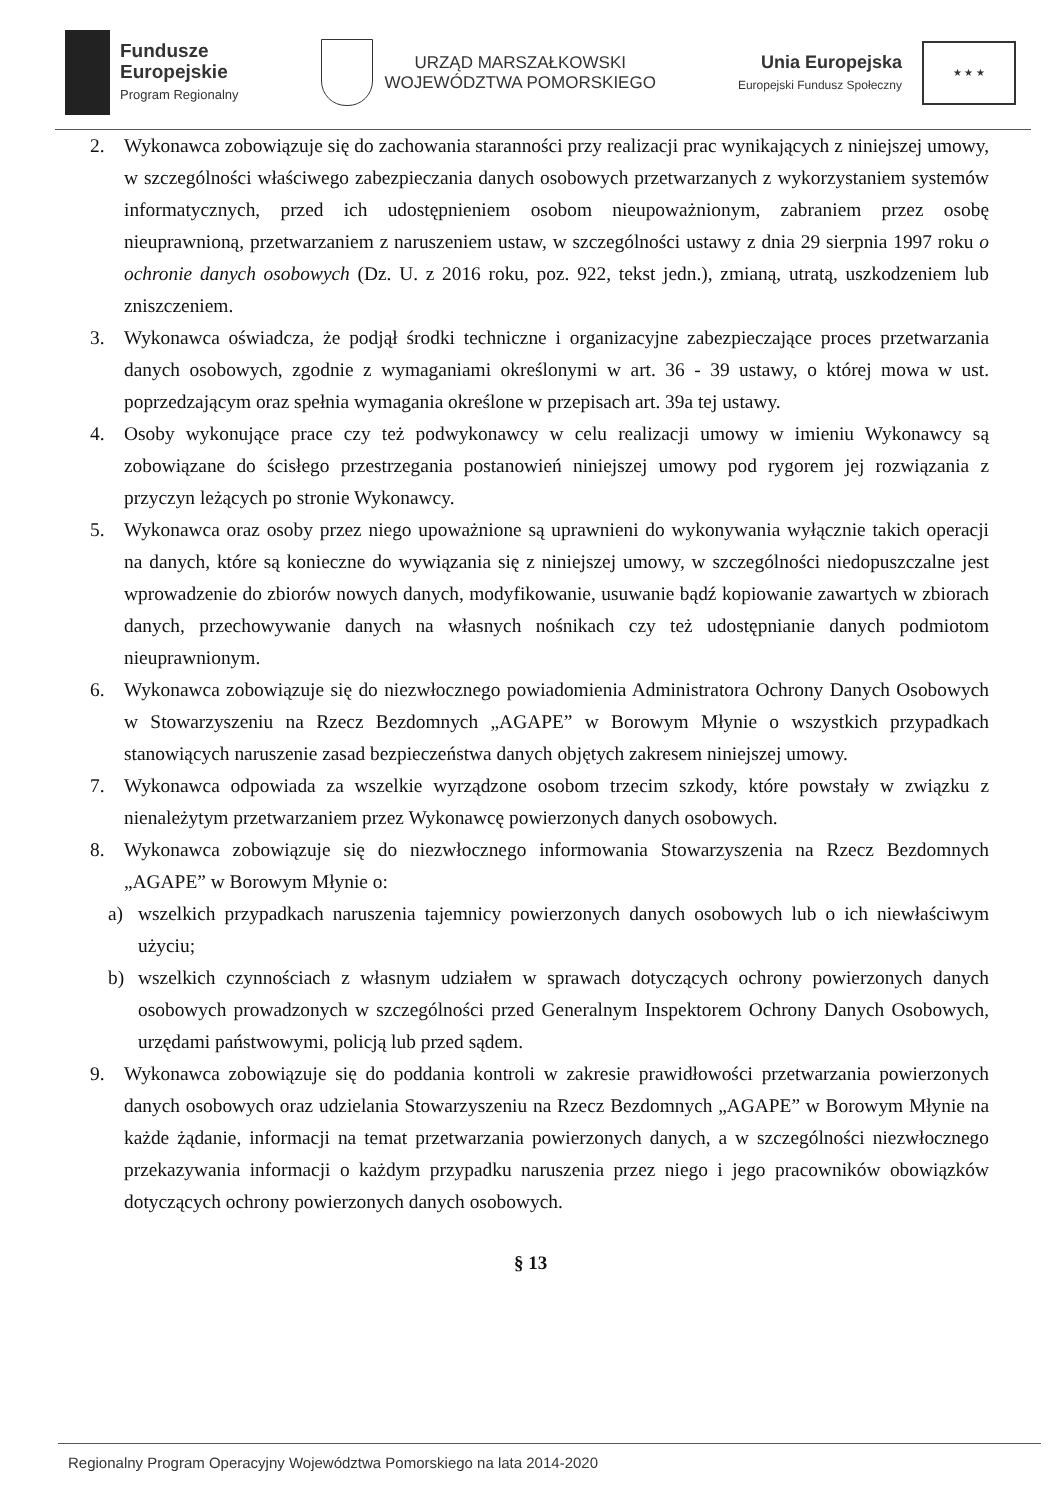Fundusze
Europejskie
Program Regionalny
URZĄD MARSZAŁKOWSKI
WOJEWÓDZTWA POMORSKIEGO
Unia Europejska
Europejski Fundusz Społeczny
★ ★ ★
2. Wykonawca zobowiązuje się do zachowania staranności przy realizacji prac wynikających z niniejszej umowy, w szczególności właściwego zabezpieczania danych osobowych przetwarzanych z wykorzystaniem systemów informatycznych, przed ich udostępnieniem osobom nieupoważnionym, zabraniem przez osobę nieuprawnioną, przetwarzaniem z naruszeniem ustaw, w szczególności ustawy z dnia 29 sierpnia 1997 roku o ochronie danych osobowych (Dz. U. z 2016 roku, poz. 922, tekst jedn.), zmianą, utratą, uszkodzeniem lub zniszczeniem.
3. Wykonawca oświadcza, że podjął środki techniczne i organizacyjne zabezpieczające proces przetwarzania danych osobowych, zgodnie z wymaganiami określonymi w art. 36 - 39 ustawy, o której mowa w ust. poprzedzającym oraz spełnia wymagania określone w przepisach art. 39a tej ustawy.
4. Osoby wykonujące prace czy też podwykonawcy w celu realizacji umowy w imieniu Wykonawcy są zobowiązane do ścisłego przestrzegania postanowień niniejszej umowy pod rygorem jej rozwiązania z przyczyn leżących po stronie Wykonawcy.
5. Wykonawca oraz osoby przez niego upoważnione są uprawnieni do wykonywania wyłącznie takich operacji na danych, które są konieczne do wywiązania się z niniejszej umowy, w szczególności niedopuszczalne jest wprowadzenie do zbiorów nowych danych, modyfikowanie, usuwanie bądź kopiowanie zawartych w zbiorach danych, przechowywanie danych na własnych nośnikach czy też udostępnianie danych podmiotom nieuprawnionym.
6. Wykonawca zobowiązuje się do niezwłocznego powiadomienia Administratora Ochrony Danych Osobowych w Stowarzyszeniu na Rzecz Bezdomnych „AGAPE” w Borowym Młynie o wszystkich przypadkach stanowiących naruszenie zasad bezpieczeństwa danych objętych zakresem niniejszej umowy.
7. Wykonawca odpowiada za wszelkie wyrządzone osobom trzecim szkody, które powstały w związku z nienależytym przetwarzaniem przez Wykonawcę powierzonych danych osobowych.
8. Wykonawca zobowiązuje się do niezwłocznego informowania Stowarzyszenia na Rzecz Bezdomnych „AGAPE” w Borowym Młynie o:
a) wszelkich przypadkach naruszenia tajemnicy powierzonych danych osobowych lub o ich niewłaściwym użyciu;
b) wszelkich czynnościach z własnym udziałem w sprawach dotyczących ochrony powierzonych danych osobowych prowadzonych w szczególności przed Generalnym Inspektorem Ochrony Danych Osobowych, urzędami państwowymi, policją lub przed sądem.
9. Wykonawca zobowiązuje się do poddania kontroli w zakresie prawidłowości przetwarzania powierzonych danych osobowych oraz udzielania Stowarzyszeniu na Rzecz Bezdomnych „AGAPE” w Borowym Młynie na każde żądanie, informacji na temat przetwarzania powierzonych danych, a w szczególności niezwłocznego przekazywania informacji o każdym przypadku naruszenia przez niego i jego pracowników obowiązków dotyczących ochrony powierzonych danych osobowych.
§ 13
Regionalny Program Operacyjny Województwa Pomorskiego na lata 2014-2020